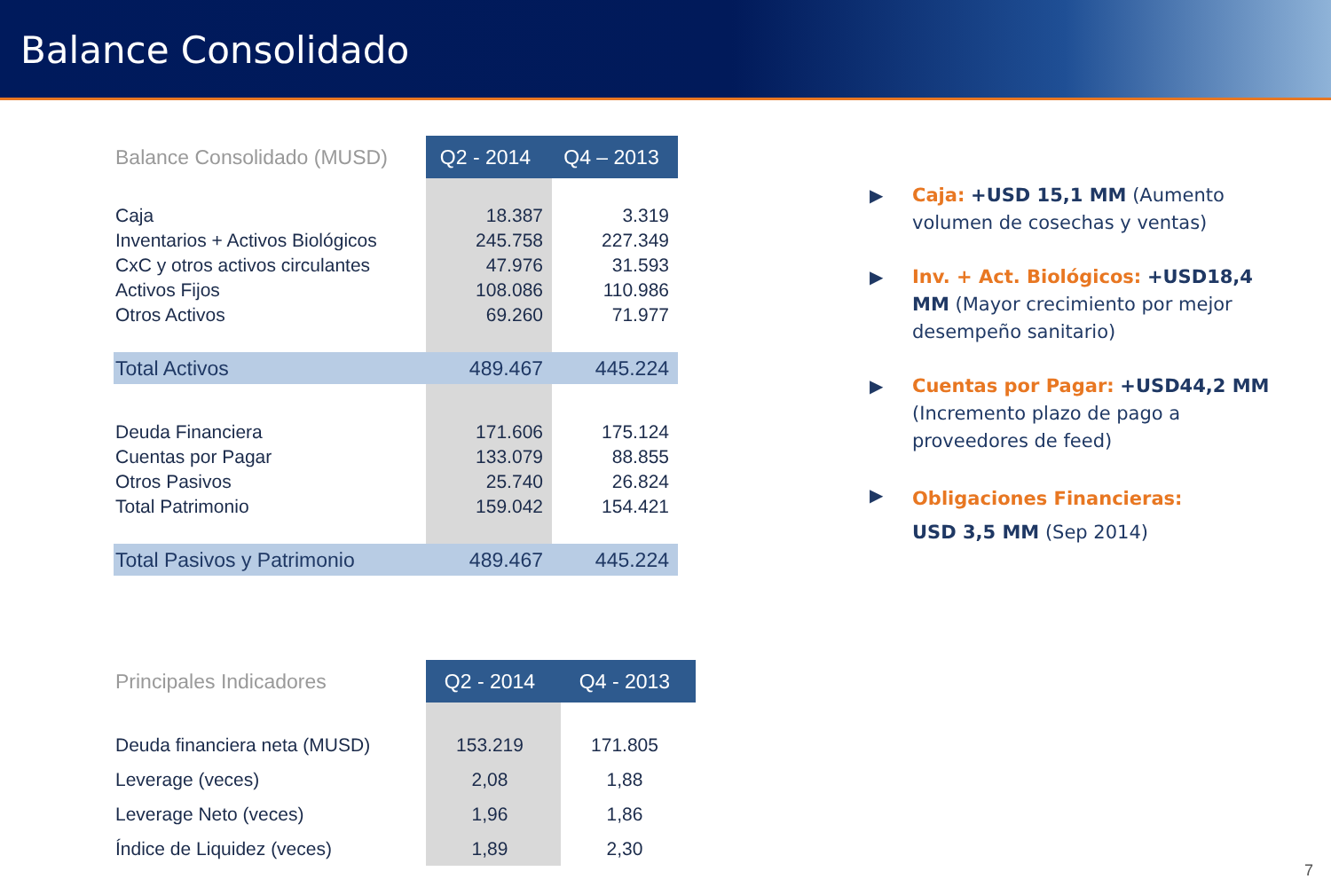Balance Consolidado
| Balance Consolidado (MUSD) | Q2 - 2014 | Q4 – 2013 |
| --- | --- | --- |
| Caja | 18.387 | 3.319 |
| Inventarios + Activos Biológicos | 245.758 | 227.349 |
| CxC y otros activos circulantes | 47.976 | 31.593 |
| Activos Fijos | 108.086 | 110.986 |
| Otros Activos | 69.260 | 71.977 |
| Total Activos | 489.467 | 445.224 |
| Deuda Financiera | 171.606 | 175.124 |
| Cuentas por Pagar | 133.079 | 88.855 |
| Otros Pasivos | 25.740 | 26.824 |
| Total Patrimonio | 159.042 | 154.421 |
| Total Pasivos y Patrimonio | 489.467 | 445.224 |
| Principales Indicadores | Q2 - 2014 | Q4 - 2013 |
| --- | --- | --- |
| Deuda financiera neta (MUSD) | 153.219 | 171.805 |
| Leverage (veces) | 2,08 | 1,88 |
| Leverage Neto (veces) | 1,96 | 1,86 |
| Índice de Liquidez (veces) | 1,89 | 2,30 |
▶ Caja: +USD 15,1 MM (Aumento volumen de cosechas y ventas)
▶ Inv. + Act. Biológicos: +USD18,4 MM (Mayor crecimiento por mejor desempeño sanitario)
▶ Cuentas por Pagar: +USD44,2 MM (Incremento plazo de pago a proveedores de feed)
▶
Obligaciones Financieras:
USD 3,5 MM (Sep 2014)
7